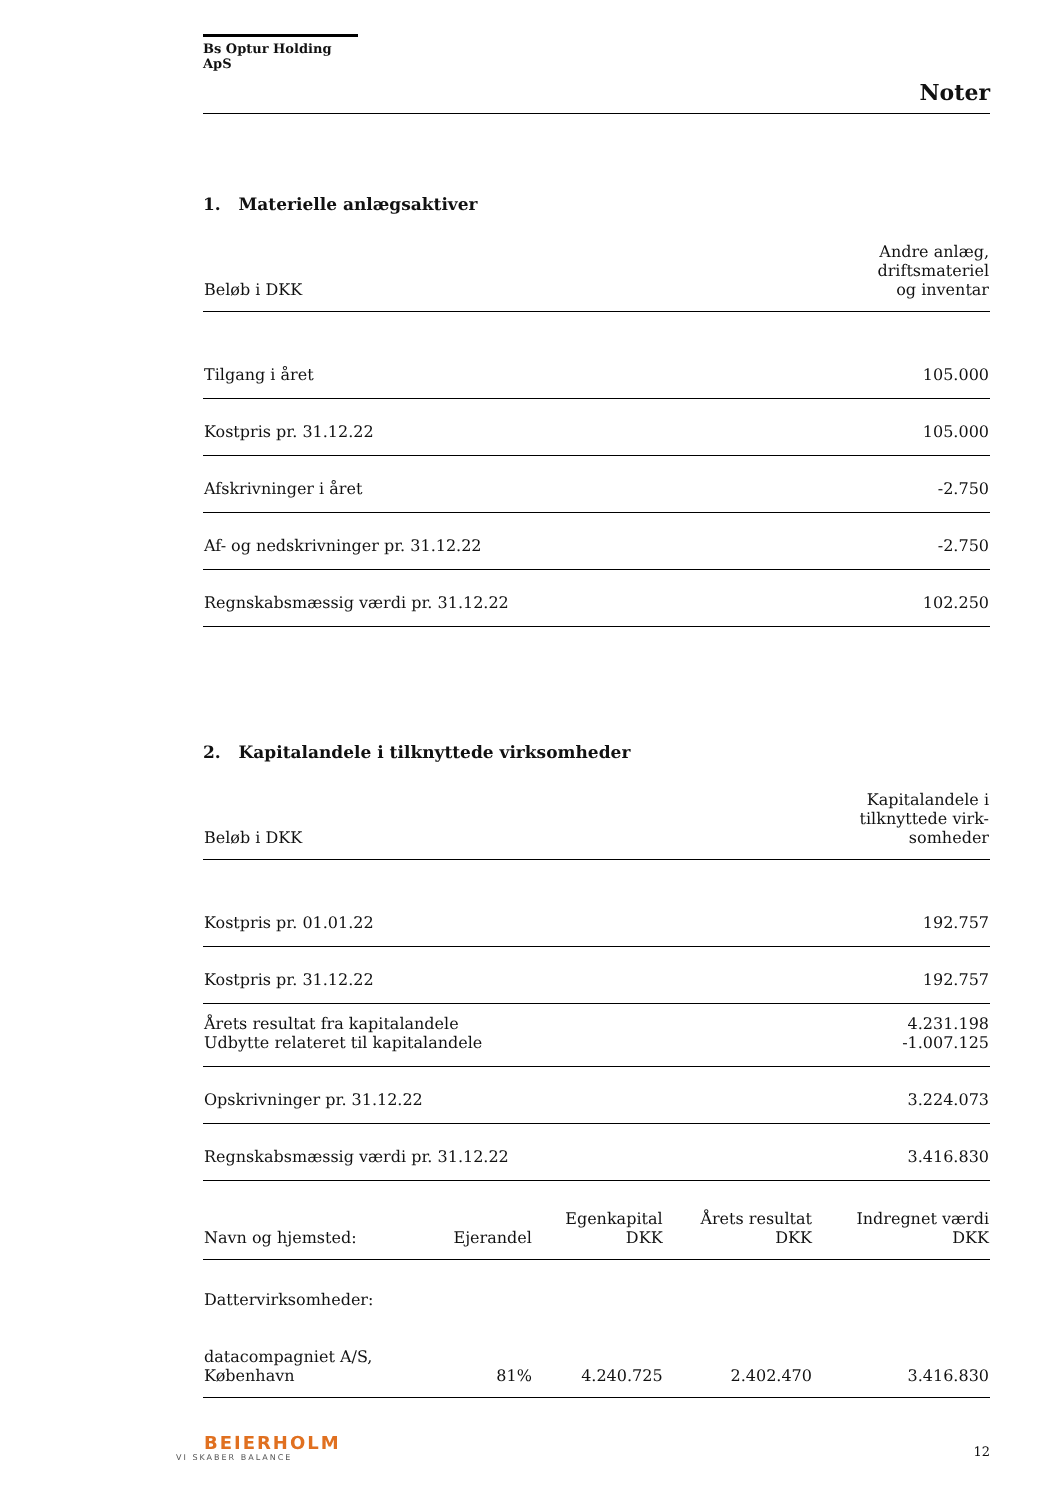Bs Optur Holding ApS
Noter
1. Materielle anlægsaktiver
| Beløb i DKK | Andre anlæg, driftsmateriel og inventar |
| --- | --- |
| Tilgang i året | 105.000 |
| Kostpris pr. 31.12.22 | 105.000 |
| Afskrivninger i året | -2.750 |
| Af- og nedskrivninger pr. 31.12.22 | -2.750 |
| Regnskabsmæssig værdi pr. 31.12.22 | 102.250 |
2. Kapitalandele i tilknyttede virksomheder
| Beløb i DKK | Kapitalandele i tilknyttede virk- somheder |
| --- | --- |
| Kostpris pr. 01.01.22 | 192.757 |
| Kostpris pr. 31.12.22 | 192.757 |
| Årets resultat fra kapitalandele Udbytte relateret til kapitalandele | 4.231.198 -1.007.125 |
| Opskrivninger pr. 31.12.22 | 3.224.073 |
| Regnskabsmæssig værdi pr. 31.12.22 | 3.416.830 |
| Navn og hjemsted: | Ejerandel | Egenkapital DKK | Årets resultat DKK | Indregnet værdi DKK |
| --- | --- | --- | --- | --- |
| Dattervirksomheder: | | | | |
| datacompagniet A/S, København | 81% | 4.240.725 | 2.402.470 | 3.416.830 |
BEIERHOLM
VI SKABER BALANCE
12